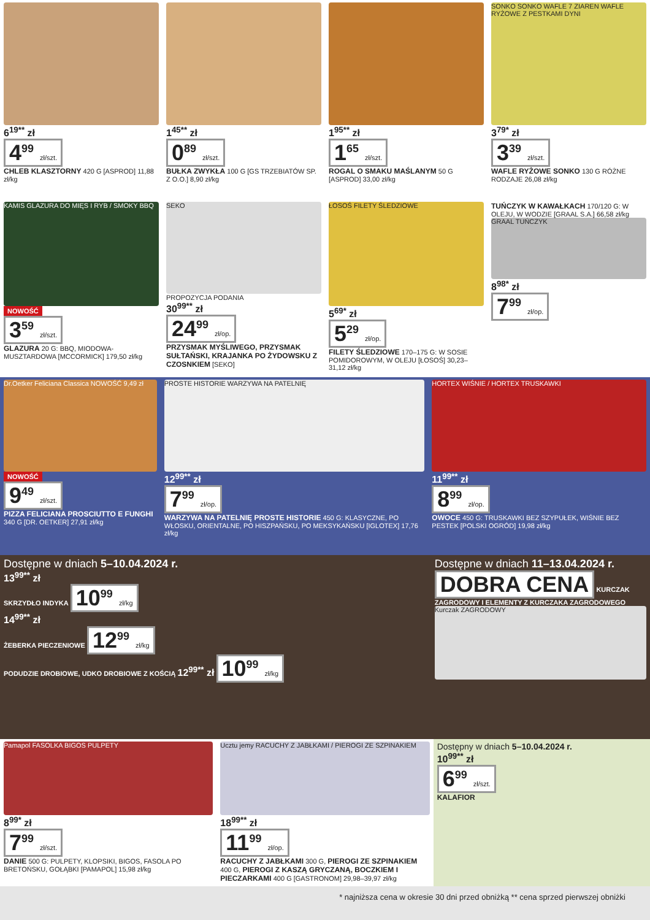6<sup>19**</sup> zł
4<sup>99</sup> zł/szt.
CHLEB KLASZTORNY 420 G [ASPROD] 11,88 zł/kg
1<sup>45**</sup> zł
0<sup>89</sup> zł/szt.
BUŁKA ZWYKŁA 100 G [GS TRZEBIATÓW SP. Z O.O.] 8,90 zł/kg
1<sup>95**</sup> zł
1<sup>65</sup> zł/szt.
ROGAL O SMAKU MAŚLANYM 50 G [ASPROD] 33,00 zł/kg
SONKO SONKO WAFLE 7 ZIAREN WAFLE RYŻOWE Z PESTKAMI DYNI
3<sup>79*</sup> zł
3<sup>39</sup> zł/szt.
WAFLE RYŻOWE SONKO 130 G RÓŻNE RODZAJE 26,08 zł/kg
KAMIS GLAZURA DO MIĘS I RYB / SMOKY BBQ
NOWOŚĆ
3<sup>59</sup> zł/szt.
GLAZURA 20 G: BBQ, MIODOWA-MUSZTARDOWA [MCCORMICK] 179,50 zł/kg
SEKO
PROPOZYCJA PODANIA
30<sup>99**</sup> zł
24<sup>99</sup> zł/op.
PRZYSMAK MYŚLIWEGO, PRZYSMAK SUŁTAŃSKI, KRAJANKA PO ŻYDOWSKU Z CZOSNKIEM [SEKO]
ŁOSOŚ FILETY ŚLEDZIOWE
5<sup>69*</sup> zł
5<sup>29</sup> zł/op.
FILETY ŚLEDZIOWE 170–175 G: W SOSIE POMIDOROWYM, W OLEJU [ŁOSOŚ] 30,23–31,12 zł/kg
TUŃCZYK W KAWAŁKACH 170/120 G: W OLEJU, W WODZIE [GRAAL S.A.] 66,58 zł/kg
GRAAL TUŃCZYK
8<sup>98*</sup> zł
7<sup>99</sup> zł/op.
Dr.Oetker Feliciana Classica NOWOŚĆ 9,49 zł
NOWOŚĆ
9<sup>49</sup> zł/szt.
PIZZA FELICIANA PROSCIUTTO E FUNGHI 340 G [DR. OETKER] 27,91 zł/kg
PROSTE HISTORIE WARZYWA NA PATELNIĘ
12<sup>99**</sup> zł
7<sup>99</sup> zł/op.
WARZYWA NA PATELNIĘ PROSTE HISTORIE 450 G: KLASYCZNE, PO WŁOSKU, ORIENTALNE, PO HISZPAŃSKU, PO MEKSYKAŃSKU [IGLOTEX] 17,76 zł/kg
HORTEX WIŚNIE / HORTEX TRUSKAWKI
11<sup>99**</sup> zł
8<sup>99</sup> zł/op.
OWOCE 450 G: TRUSKAWKI BEZ SZYPUŁEK, WIŚNIE BEZ PESTEK [POLSKI OGRÓD] 19,98 zł/kg
Dostępne w dniach 5–10.04.2024 r.
13<sup>99**</sup> zł
SKRZYDŁO INDYKA
10<sup>99</sup> zł/kg
14<sup>99**</sup> zł
ŻEBERKA PIECZENIOWE
12<sup>99</sup> zł/kg
PODUDZIE DROBIOWE, UDKO DROBIOWE Z KOŚCIĄ 12<sup>99**</sup> zł
10<sup>99</sup> zł/kg
Dostępne w dniach 11–13.04.2024 r.
DOBRA CENA
KURCZAK ZAGRODOWY I ELEMENTY Z KURCZAKA ZAGRODOWEGO
Kurczak ZAGRODOWY
Pamapol FASOLKA BIGOS PULPETY
8<sup>99*</sup> zł
7<sup>99</sup> zł/szt.
DANIE 500 G: PULPETY, KLOPSIKI, BIGOS, FASOLA PO BRETOŃSKU, GOŁĄBKI [PAMAPOL] 15,98 zł/kg
Ucztu jemy RACUCHY Z JABŁKAMI / PIEROGI ZE SZPINAKIEM
18<sup>99**</sup> zł
11<sup>99</sup> zł/op.
RACUCHY Z JABŁKAMI 300 G, PIEROGI ZE SZPINAKIEM 400 G, PIEROGI Z KASZĄ GRYCZANĄ, BOCZKIEM I PIECZARKAMI 400 G [GASTRONOM] 29,98–39,97 zł/kg
Dostępny w dniach 5–10.04.2024 r.
10<sup>99**</sup> zł
6<sup>99</sup> zł/szt.
KALAFIOR
* najniższa cena w okresie 30 dni przed obniżką ** cena sprzed pierwszej obniżki